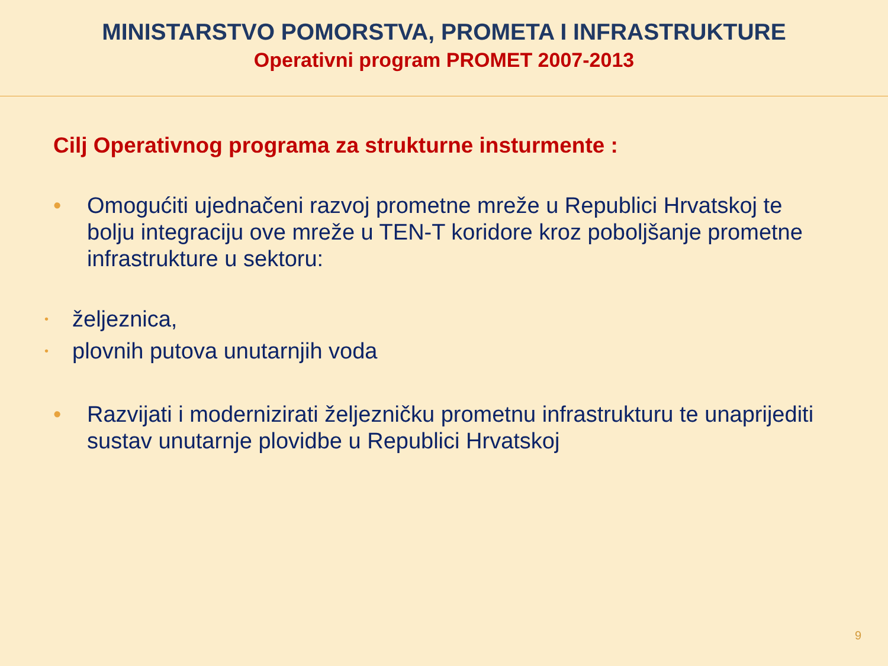MINISTARSTVO POMORSTVA, PROMETA I INFRASTRUKTURE
Operativni program PROMET 2007-2013
Cilj Operativnog programa za strukturne insturmente :
• Omogućiti ujednačeni razvoj prometne mreže u Republici Hrvatskoj te bolju integraciju ove mreže u TEN-T koridore kroz poboljšanje prometne infrastrukture u sektoru:
• željeznica,
• plovnih putova unutarnjih voda
• Razvijati i modernizirati željezničku prometnu infrastrukturu te unaprijediti sustav unutarnje plovidbe u Republici Hrvatskoj
9